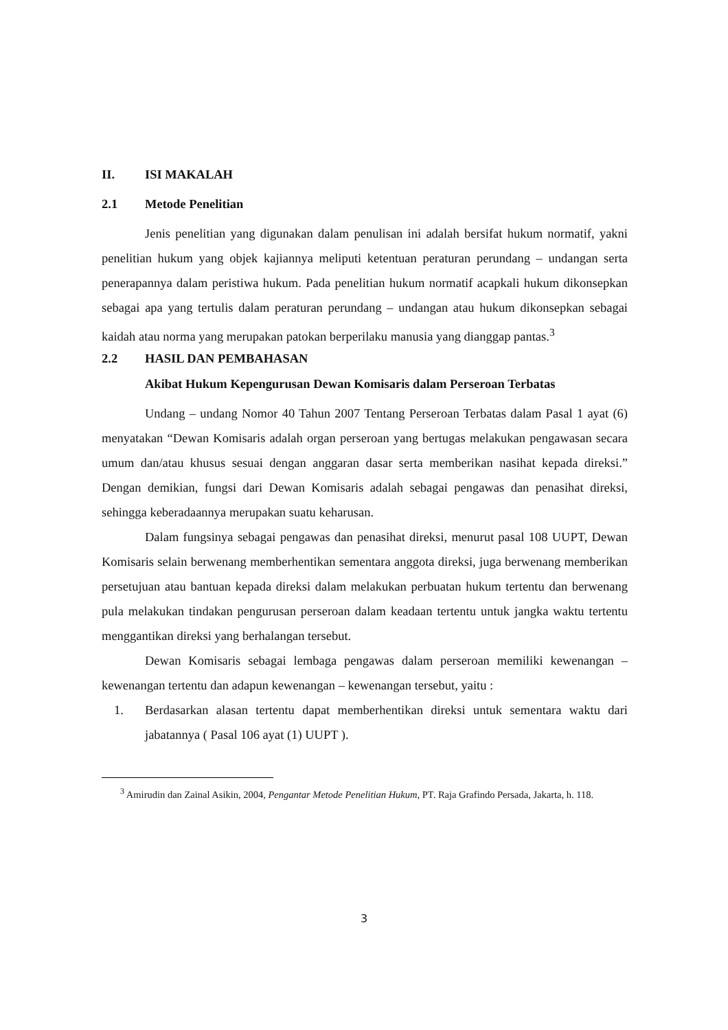II. ISI MAKALAH
2.1 Metode Penelitian
Jenis penelitian yang digunakan dalam penulisan ini adalah bersifat hukum normatif, yakni penelitian hukum yang objek kajiannya meliputi ketentuan peraturan perundang – undangan serta penerapannya dalam peristiwa hukum. Pada penelitian hukum normatif acapkali hukum dikonsepkan sebagai apa yang tertulis dalam peraturan perundang – undangan atau hukum dikonsepkan sebagai kaidah atau norma yang merupakan patokan berperilaku manusia yang dianggap pantas.<sup>3</sup>
2.2 HASIL DAN PEMBAHASAN
Akibat Hukum Kepengurusan Dewan Komisaris dalam Perseroan Terbatas
Undang – undang Nomor 40 Tahun 2007 Tentang Perseroan Terbatas dalam Pasal 1 ayat (6) menyatakan “Dewan Komisaris adalah organ perseroan yang bertugas melakukan pengawasan secara umum dan/atau khusus sesuai dengan anggaran dasar serta memberikan nasihat kepada direksi.” Dengan demikian, fungsi dari Dewan Komisaris adalah sebagai pengawas dan penasihat direksi, sehingga keberadaannya merupakan suatu keharusan.
Dalam fungsinya sebagai pengawas dan penasihat direksi, menurut pasal 108 UUPT, Dewan Komisaris selain berwenang memberhentikan sementara anggota direksi, juga berwenang memberikan persetujuan atau bantuan kepada direksi dalam melakukan perbuatan hukum tertentu dan berwenang pula melakukan tindakan pengurusan perseroan dalam keadaan tertentu untuk jangka waktu tertentu menggantikan direksi yang berhalangan tersebut.
Dewan Komisaris sebagai lembaga pengawas dalam perseroan memiliki kewenangan – kewenangan tertentu dan adapun kewenangan – kewenangan tersebut, yaitu :
1. Berdasarkan alasan tertentu dapat memberhentikan direksi untuk sementara waktu dari jabatannya ( Pasal 106 ayat (1) UUPT ).
<sup>3</sup> Amirudin dan Zainal Asikin, 2004, Pengantar Metode Penelitian Hukum, PT. Raja Grafindo Persada, Jakarta, h. 118.
3